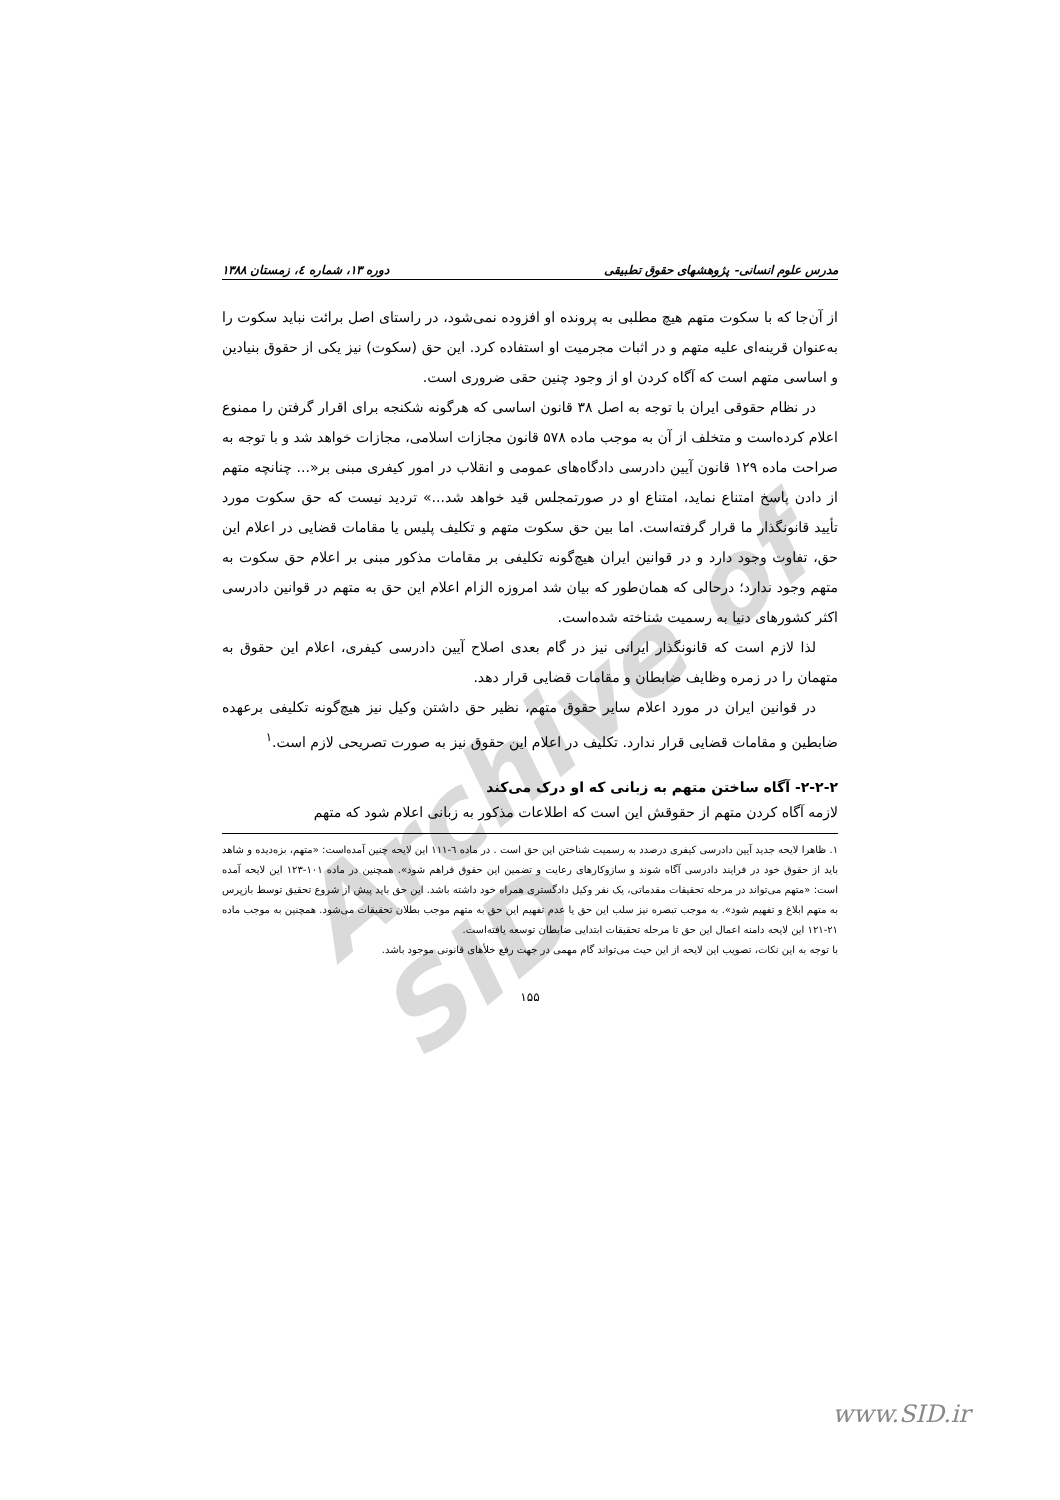Archive of SID
مدرس علوم انسانی- پژوهشهای حقوق تطبیقی دوره ۱۳، شماره ٤، زمستان ۱۳۸۸
از آن‌جا که با سکوت متهم هیچ مطلبی به پرونده او افزوده نمی‌شود، در راستای اصل برائت نباید سکوت را به‌عنوان قرینه‌ای علیه متهم و در اثبات مجرمیت او استفاده کرد. این حق (سکوت) نیز یکی از حقوق بنیادین و اساسی متهم است که آگاه کردن او از وجود چنین حقی ضروری است.
در نظام حقوقی ایران با توجه به اصل ۳۸ قانون اساسی که هرگونه شکنجه برای اقرار گرفتن را ممنوع اعلام کرده‌است و متخلف از آن به موجب ماده ۵۷۸ قانون مجازات اسلامی، مجازات خواهد شد و با توجه به صراحت ماده ۱۲۹ قانون آیین دادرسی دادگاه‌های عمومی و انقلاب در امور کیفری مبنی بر«... چنانچه متهم از دادن پاسخ امتناع نماید، امتناع او در صورتمجلس قید خواهد شد...» تردید نیست که حق سکوت مورد تأیید قانونگذار ما قرار گرفته‌است. اما بین حق سکوت متهم و تکلیف پلیس یا مقامات قضایی در اعلام این حق، تفاوت وجود دارد و در قوانین ایران هیچ‌گونه تکلیفی بر مقامات مذکور مبنی بر اعلام حق سکوت به متهم وجود ندارد؛ درحالی که همان‌طور که بیان شد امروزه الزام اعلام این حق به متهم در قوانین دادرسی اکثر کشورهای دنیا به رسمیت شناخته شده‌است.
لذا لازم است که قانونگذار ایرانی نیز در گام بعدی اصلاح آیین دادرسی کیفری، اعلام این حقوق به متهمان را در زمره وظایف ضابطان و مقامات قضایی قرار دهد.
در قوانین ایران در مورد اعلام سایر حقوق متهم، نظیر حق داشتن وکیل نیز هیچ‌گونه تکلیفی برعهده ضابطین و مقامات قضایی قرار ندارد. تکلیف در اعلام این حقوق نیز به صورت تصریحی لازم است.<sup>۱</sup>
۲-۲-۲- آگاه ساختن متهم به زبانی که او درک می‌کند
لازمه آگاه کردن متهم از حقوقش این است که اطلاعات مذکور به زبانی اعلام شود که متهم
۱. ظاهرا لایحه جدید آیین دادرسی کیفری درصدد به رسمیت شناختن این حق است . در ماده ٦-۱۱۱ این لایحه چنین آمده‌است: «متهم، بزه‌دیده و شاهد باید از حقوق خود در فرایند دادرسی آگاه شوند و سازوکارهای رعایت و تضمین این حقوق فراهم شود». همچنین در ماده ۱۰۱-۱۲۳ این لایحه آمده است: «متهم می‌تواند در مرحله تحقیقات مقدماتی، یک نفر وکیل دادگستری همراه خود داشته باشد. این حق باید پیش از شروع تحقیق توسط بازپرس به متهم ابلاغ و تفهیم شود». به موجب تبصره نیز سلب این حق یا عدم تفهیم این حق به متهم موجب بطلان تحقیقات می‌شود. همچنین به موجب ماده ۲۱-۱۲۱ این لایحه دامنه اعمال این حق تا مرحله تحقیقات ابتدایی ضابطان توسعه یافته‌است.
با توجه به این نکات، تصویب این لایحه از این حیث می‌تواند گام مهمی در جهت رفع خلأهای قانونی موجود باشد.
۱۵۵
www.SID.ir